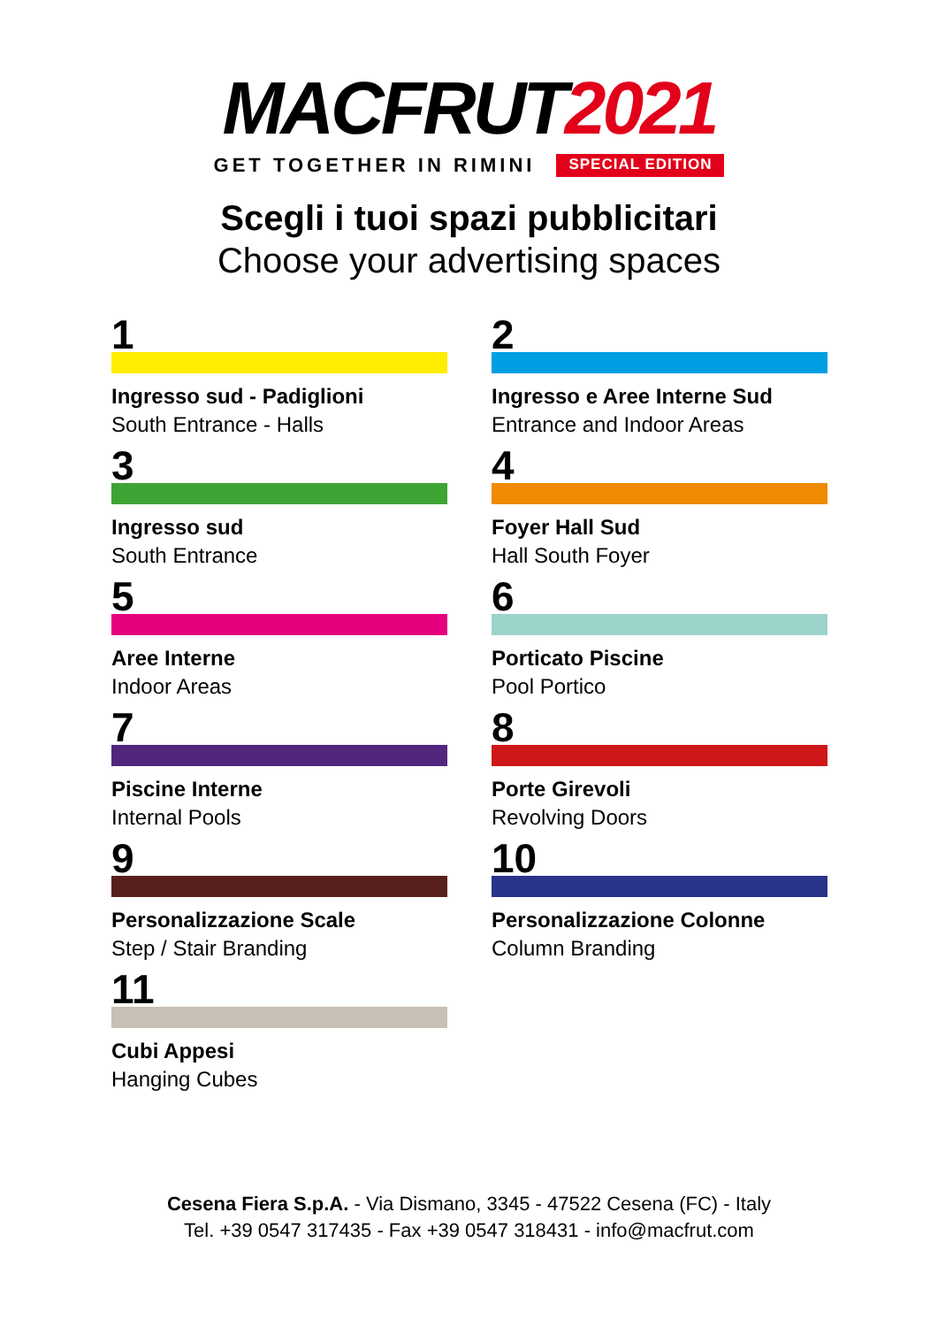MACFRUT2021
GET TOGETHER IN RIMINI SPECIAL EDITION
Scegli i tuoi spazi pubblicitari
Choose your advertising spaces
1
Ingresso sud - Padiglioni
South Entrance - Halls
2
Ingresso e Aree Interne Sud
Entrance and Indoor Areas
3
Ingresso sud
South Entrance
4
Foyer Hall Sud
Hall South Foyer
5
Aree Interne
Indoor Areas
6
Porticato Piscine
Pool Portico
7
Piscine Interne
Internal Pools
8
Porte Girevoli
Revolving Doors
9
Personalizzazione Scale
Step / Stair Branding
10
Personalizzazione Colonne
Column Branding
11
Cubi Appesi
Hanging Cubes
Cesena Fiera S.p.A. - Via Dismano, 3345 - 47522 Cesena (FC) - Italy
Tel. +39 0547 317435 - Fax +39 0547 318431 - info@macfrut.com